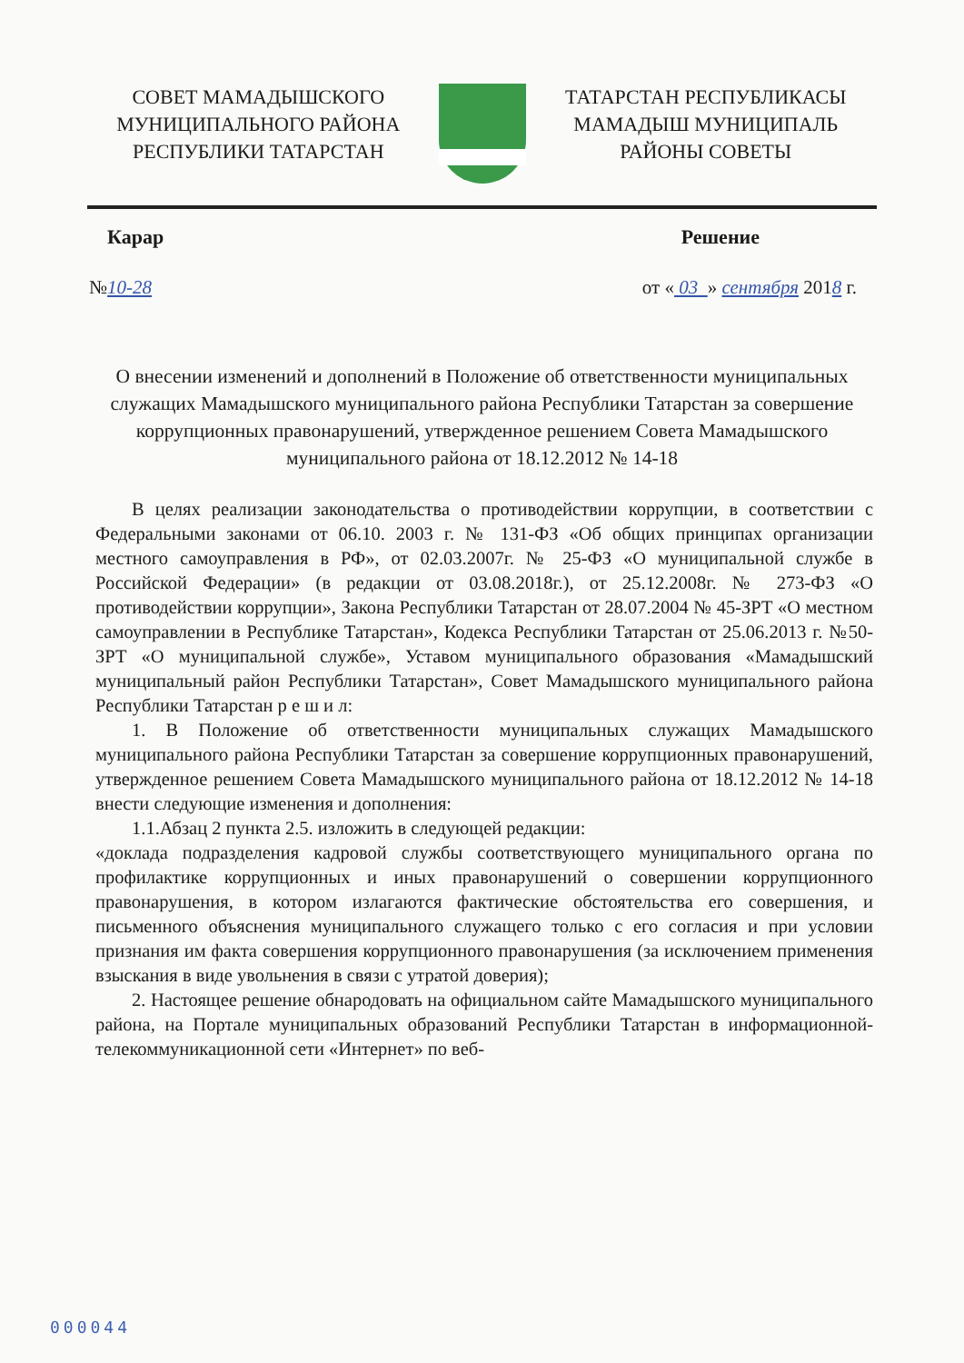СОВЕТ МАМАДЫШСКОГО
МУНИЦИПАЛЬНОГО РАЙОНА
РЕСПУБЛИКИ ТАТАРСТАН
ТАТАРСТАН РЕСПУБЛИКАСЫ
МАМАДЫШ МУНИЦИПАЛЬ
РАЙОНЫ СОВЕТЫ
Карар Решение
№10-28 от « 03 » сентября 2018 г.
О внесении изменений и дополнений в Положение об ответственности муниципальных служащих Мамадышского муниципального района Республики Татарстан за совершение коррупционных правонарушений, утвержденное решением Совета Мамадышского муниципального района от 18.12.2012 № 14-18
В целях реализации законодательства о противодействии коррупции, в соответствии с Федеральными законами от 06.10. 2003 г. № 131-ФЗ «Об общих принципах организации местного самоуправления в РФ», от 02.03.2007г. № 25-ФЗ «О муниципальной службе в Российской Федерации» (в редакции от 03.08.2018г.), от 25.12.2008г. № 273-ФЗ «О противодействии коррупции», Закона Республики Татарстан от 28.07.2004 № 45-ЗРТ «О местном самоуправлении в Республике Татарстан», Кодекса Республики Татарстан от 25.06.2013 г. №50-ЗРТ «О муниципальной службе», Уставом муниципального образования «Мамадышский муниципальный район Республики Татарстан», Совет Мамадышского муниципального района Республики Татарстан р е ш и л:
1. В Положение об ответственности муниципальных служащих Мамадышского муниципального района Республики Татарстан за совершение коррупционных правонарушений, утвержденное решением Совета Мамадышского муниципального района от 18.12.2012 № 14-18 внести следующие изменения и дополнения:
1.1.Абзац 2 пункта 2.5. изложить в следующей редакции:
«доклада подразделения кадровой службы соответствующего муниципального органа по профилактике коррупционных и иных правонарушений о совершении коррупционного правонарушения, в котором излагаются фактические обстоятельства его совершения, и письменного объяснения муниципального служащего только с его согласия и при условии признания им факта совершения коррупционного правонарушения (за исключением применения взыскания в виде увольнения в связи с утратой доверия);
2. Настоящее решение обнародовать на официальном сайте Мамадышского муниципального района, на Портале муниципальных образований Республики Татарстан в информационной-телекоммуникационной сети «Интернет» по веб-
000044